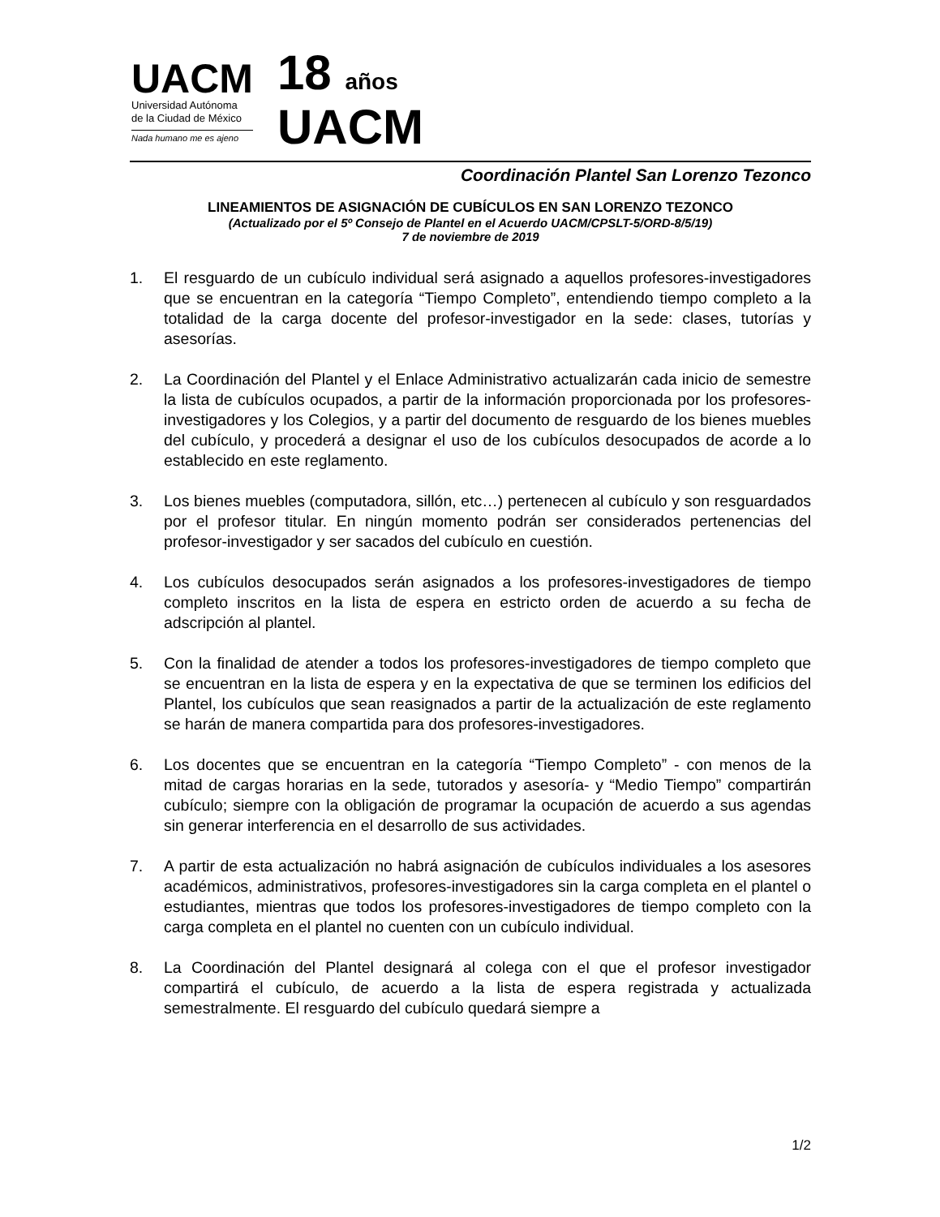UACM
Universidad Autónoma
de la Ciudad de México
Nada humano me es ajeno
18 años
UACM
Coordinación Plantel San Lorenzo Tezonco
LINEAMIENTOS DE ASIGNACIÓN DE CUBÍCULOS EN SAN LORENZO TEZONCO
(Actualizado por el 5º Consejo de Plantel en el Acuerdo UACM/CPSLT-5/ORD-8/5/19)
7 de noviembre de 2019
1. El resguardo de un cubículo individual será asignado a aquellos profesores-investigadores que se encuentran en la categoría “Tiempo Completo”, entendiendo tiempo completo a la totalidad de la carga docente del profesor-investigador en la sede: clases, tutorías y asesorías.
2. La Coordinación del Plantel y el Enlace Administrativo actualizarán cada inicio de semestre la lista de cubículos ocupados, a partir de la información proporcionada por los profesores-investigadores y los Colegios, y a partir del documento de resguardo de los bienes muebles del cubículo, y procederá a designar el uso de los cubículos desocupados de acorde a lo establecido en este reglamento.
3. Los bienes muebles (computadora, sillón, etc…) pertenecen al cubículo y son resguardados por el profesor titular. En ningún momento podrán ser considerados pertenencias del profesor-investigador y ser sacados del cubículo en cuestión.
4. Los cubículos desocupados serán asignados a los profesores-investigadores de tiempo completo inscritos en la lista de espera en estricto orden de acuerdo a su fecha de adscripción al plantel.
5. Con la finalidad de atender a todos los profesores-investigadores de tiempo completo que se encuentran en la lista de espera y en la expectativa de que se terminen los edificios del Plantel, los cubículos que sean reasignados a partir de la actualización de este reglamento se harán de manera compartida para dos profesores-investigadores.
6. Los docentes que se encuentran en la categoría “Tiempo Completo” - con menos de la mitad de cargas horarias en la sede, tutorados y asesoría- y “Medio Tiempo” compartirán cubículo; siempre con la obligación de programar la ocupación de acuerdo a sus agendas sin generar interferencia en el desarrollo de sus actividades.
7. A partir de esta actualización no habrá asignación de cubículos individuales a los asesores académicos, administrativos, profesores-investigadores sin la carga completa en el plantel o estudiantes, mientras que todos los profesores-investigadores de tiempo completo con la carga completa en el plantel no cuenten con un cubículo individual.
8. La Coordinación del Plantel designará al colega con el que el profesor investigador compartirá el cubículo, de acuerdo a la lista de espera registrada y actualizada semestralmente. El resguardo del cubículo quedará siempre a
1/2